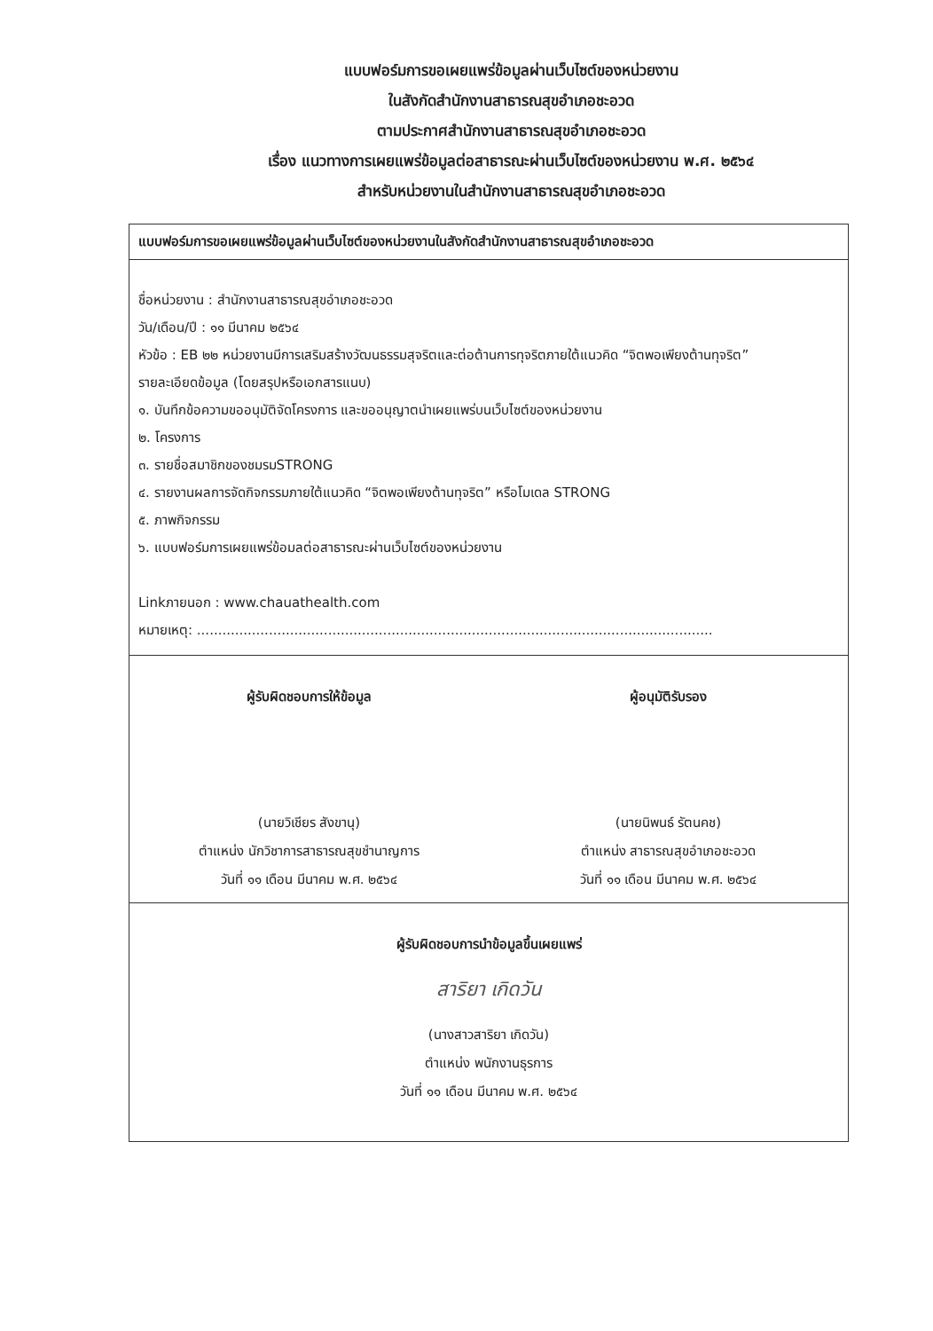แบบฟอร์มการขอเผยแพร่ข้อมูลผ่านเว็บไซต์ของหน่วยงาน
ในสังกัดสำนักงานสาธารณสุขอำเภอชะอวด
ตามประกาศสำนักงานสาธารณสุขอำเภอชะอวด
เรื่อง แนวทางการเผยแพร่ข้อมูลต่อสาธารณะผ่านเว็บไซต์ของหน่วยงาน พ.ศ. ๒๕๖๔
สำหรับหน่วยงานในสำนักงานสาธารณสุขอำเภอชะอวด
แบบฟอร์มการขอเผยแพร่ข้อมูลผ่านเว็บไซต์ของหน่วยงานในสังกัดสำนักงานสาธารณสุขอำเภอชะอวด
ชื่อหน่วยงาน : สำนักงานสาธารณสุขอำเภอชะอวด
วัน/เดือน/ปี : ๑๑ มีนาคม ๒๕๖๔
หัวข้อ : EB ๒๒ หน่วยงานมีการเสริมสร้างวัฒนธรรมสุจริตและต่อต้านการทุจริตภายใต้แนวคิด “จิตพอเพียงต้านทุจริต”
รายละเอียดข้อมูล (โดยสรุปหรือเอกสารแนบ)
๑. บันทึกข้อความขออนุมัติจัดโครงการ และขออนุญาตนำเผยแพร่บนเว็บไซต์ของหน่วยงาน
๒. โครงการ
๓. รายชื่อสมาชิกของชมรมSTRONG
๔. รายงานผลการจัดกิจกรรมภายใต้แนวคิด “จิตพอเพียงต้านทุจริต” หรือโมเดล STRONG
๕. ภาพกิจกรรม
๖. แบบฟอร์มการเผยแพร่ข้อมลต่อสาธารณะผ่านเว็บไซต์ของหน่วยงาน
Linkภายนอก : www.chauathealth.com
หมายเหตุ: ..........................................................................................................................
ผู้รับผิดชอบการให้ข้อมูล
(นายวิเชียร สังขานุ)
ตำแหน่ง นักวิชาการสาธารณสุขชำนาญการ
วันที่ ๑๑ เดือน มีนาคม พ.ศ. ๒๕๖๔
ผู้อนุมัติรับรอง
(นายนิพนธ์ รัตนคช)
ตำแหน่ง สาธารณสุขอำเภอชะอวด
วันที่ ๑๑ เดือน มีนาคม พ.ศ. ๒๕๖๔
ผู้รับผิดชอบการนำข้อมูลขึ้นเผยแพร่
สาริยา เกิดวัน
(นางสาวสาริยา เกิดวัน)
ตำแหน่ง พนักงานธุรการ
วันที่ ๑๑ เดือน มีนาคม พ.ศ. ๒๕๖๔